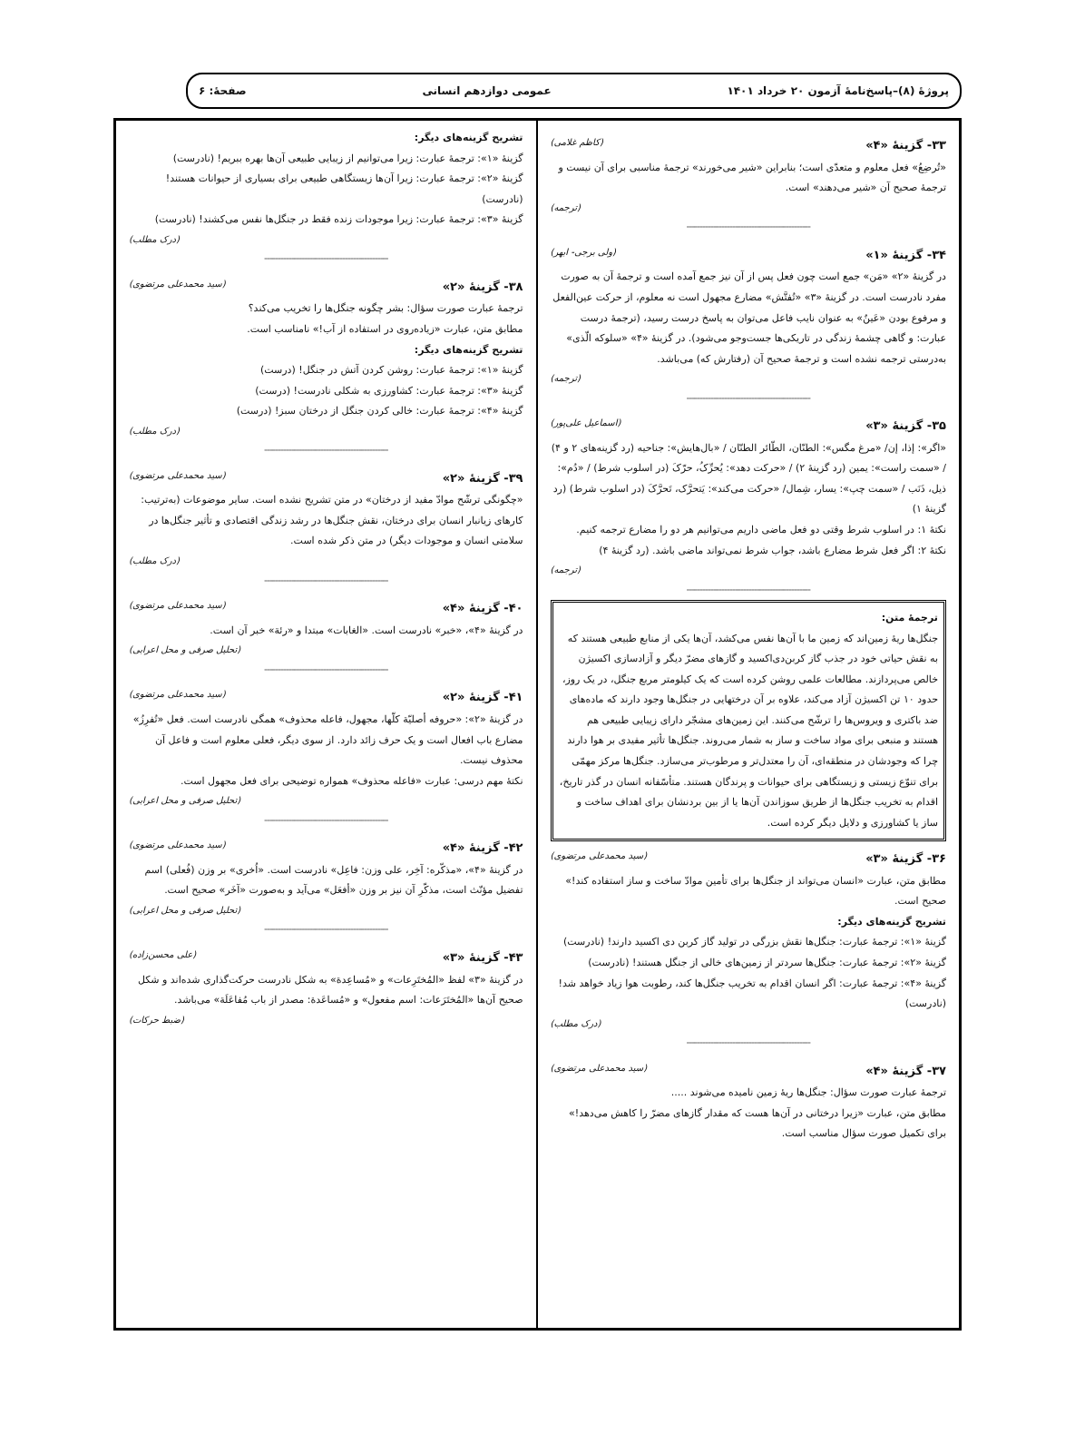پروژهٔ (۸)–پاسخ‌نامهٔ آزمون ۲۰ خرداد ۱۴۰۱ عمومی دوازدهم انسانی صفحهٔ: ۶
۳۳- گزینهٔ «۴» (کاظم غلامی)
«تُرضِعُ» فعل معلوم و متعدّی است؛ بنابراین «شیر می‌خورند» ترجمهٔ مناسبی برای آن نیست و ترجمهٔ صحیح آن «شیر می‌دهند» است.
(ترجمه)
----------------------------------------------
۳۴- گزینهٔ «۱» (ولی برجی- ابهر)
در گزینهٔ «۲» «مَن» جمع است چون فعل پس از آن نیز جمع آمده است و ترجمهٔ آن به صورت مفرد نادرست است. در گزینهٔ «۳» «تُفتَّش» مضارع مجهول است نه معلوم، از حرکت عین‌الفعل و مرفوع بودن «عَینٌ» به عنوان نایب فاعل می‌توان به پاسخ درست رسید، (ترجمهٔ درست عبارت: و گاهی چشمهٔ زندگی در تاریکی‌ها جست‌وجو می‌شود). در گزینهٔ «۴» «سلوکه الّذی» به‌درستی ترجمه نشده است و ترجمهٔ صحیح آن (رفتارش که) می‌باشد.
(ترجمه)
----------------------------------------------
۳۵- گزینهٔ «۳» (اسماعیل علی‌پور)
«اگر»: إذا، إن/ «مرغ مگس»: الطنّان، الطّائر الطنّان / «بال‌هایش»: جناحیه (رد گزینه‌های ۲ و ۴) / «سمت راست»: یمین (رد گزینهٔ ۲) / «حرکت دهد»: یُحرِّکُ، حرّکَ (در اسلوب شرط) / «دُم»: ذیل، ذَنَب / «سمت چپ»: یسار، شِمال/ «حرکت می‌کند»: یَتحرَّک، تَحرَّکَ (در اسلوب شرط) (رد گزینهٔ ۱)
نکتهٔ ۱: در اسلوب شرط وقتی دو فعل ماضی داریم می‌توانیم هر دو را مضارع ترجمه کنیم.
نکتهٔ ۲: اگر فعل شرط مضارع باشد، جواب شرط نمی‌تواند ماضی باشد. (رد گزینهٔ ۴)
(ترجمه)
----------------------------------------------
ترجمهٔ متن:
جنگل‌ها ریهٔ زمین‌اند که زمین ما با آن‌ها نفس می‌کشد، آن‌ها یکی از منابع طبیعی هستند که به نقش حیاتی خود در جذب گاز کربن‌دی‌اکسید و گازهای مضرّ دیگر و آزادسازی اکسیژن خالص می‌پردازند. مطالعات علمی روشن کرده است که یک کیلومتر مربع جنگل، در یک روز، حدود ۱۰ تن اکسیژن آزاد می‌کند، علاوه بر آن درختهایی در جنگل‌ها وجود دارند که ماده‌های ضد باکتری و ویروس‌ها را ترشّح می‌کنند. این زمین‌های مشجّر دارای زیبایی طبیعی هم هستند و منبعی برای مواد ساخت و ساز به شمار می‌روند. جنگل‌ها تأثیر مفیدی بر هوا دارند چرا که وجودشان در منطقه‌ای، آن را معتدل‌تر و مرطوب‌تر می‌سازد. جنگل‌ها مرکز مهمّی برای تنوّع زیستی و زیستگاهی برای حیوانات و پرندگان هستند. متأسّفانه انسان در گذر تاریخ، اقدام به تخریب جنگل‌ها از طریق سوزاندن آن‌ها یا از بین بردنشان برای اهداف ساخت و ساز یا کشاورزی و دلایل دیگر کرده است.
۳۶- گزینهٔ «۳» (سید محمدعلی مرتضوی)
مطابق متن، عبارت «انسان می‌تواند از جنگل‌ها برای تأمین موادّ ساخت و ساز استفاده کند!» صحیح است.
تشریح گزینه‌های دیگر:
گزینهٔ «۱»: ترجمهٔ عبارت: جنگل‌ها نقش بزرگی در تولید گاز کربن دی اکسید دارند! (نادرست)
گزینهٔ «۲»: ترجمهٔ عبارت: جنگل‌ها سردتر از زمین‌های خالی از جنگل هستند! (نادرست)
گزینهٔ «۴»: ترجمهٔ عبارت: اگر انسان اقدام به تخریب جنگل‌ها کند، رطوبت هوا زیاد خواهد شد! (نادرست)
(درک مطلب)
----------------------------------------------
۳۷- گزینهٔ «۴» (سید محمدعلی مرتضوی)
ترجمهٔ عبارت صورت سؤال: جنگل‌ها ریهٔ زمین نامیده می‌شوند .....
مطابق متن، عبارت «زیرا درختانی در آن‌ها هست که مقدار گازهای مضرّ را کاهش می‌دهد!» برای تکمیل صورت سؤال مناسب است.
تشریح گزینه‌های دیگر:
گزینهٔ «۱»: ترجمهٔ عبارت: زیرا می‌توانیم از زیبایی طبیعی آن‌ها بهره ببریم! (نادرست)
گزینهٔ «۲»: ترجمهٔ عبارت: زیرا آن‌ها زیستگاهی طبیعی برای بسیاری از حیوانات هستند! (نادرست)
گزینهٔ «۳»: ترجمهٔ عبارت: زیرا موجودات زنده فقط در جنگل‌ها نفس می‌کشند! (نادرست)
(درک مطلب)
----------------------------------------------
۳۸- گزینهٔ «۲» (سید محمدعلی مرتضوی)
ترجمهٔ عبارت صورت سؤال: بشر چگونه جنگل‌ها را تخریب می‌کند؟
مطابق متن، عبارت «زیاده‌روی در استفاده از آب!» نامناسب است.
تشریح گزینه‌های دیگر:
گزینهٔ «۱»: ترجمهٔ عبارت: روشن کردن آتش در جنگل! (درست)
گزینهٔ «۳»: ترجمهٔ عبارت: کشاورزی به شکلی نادرست! (درست)
گزینهٔ «۴»: ترجمهٔ عبارت: خالی کردن جنگل از درختان سبز! (درست)
(درک مطلب)
----------------------------------------------
۳۹- گزینهٔ «۲» (سید محمدعلی مرتضوی)
«چگونگی ترشّح موادّ مفید از درختان» در متن تشریح نشده است. سایر موضوعات (به‌ترتیب: کارهای زیانبار انسان برای درختان، نقش جنگل‌ها در رشد زندگی اقتصادی و تأثیر جنگل‌ها در سلامتی انسان و موجودات دیگر) در متن ذکر شده است.
(درک مطلب)
----------------------------------------------
۴۰- گزینهٔ «۴» (سید محمدعلی مرتضوی)
در گزینهٔ «۴»، «خبر» نادرست است. «الغابات» مبتدا و «رئة» خبر آن است.
(تحلیل صرفی و محل اعرابی)
----------------------------------------------
۴۱- گزینهٔ «۲» (سید محمدعلی مرتضوی)
در گزینهٔ «۲»: «حروفه أصلیّة کلّها، مجهول، فاعله محذوف» همگی نادرست است. فعل «تُفرِزُ» مضارع باب افعال است و یک حرف زائد دارد. از سوی دیگر، فعلی معلوم است و فاعل آن محذوف نیست.
نکتهٔ مهم درسی: عبارت «فاعله محذوف» همواره توضیحی برای فعل مجهول است.
(تحلیل صرفی و محل اعرابی)
----------------------------------------------
۴۲- گزینهٔ «۴» (سید محمدعلی مرتضوی)
در گزینهٔ «۴»، «مذکّره: آخِر، علی وزن: فاعِل» نادرست است. «اُخری» بر وزن (فُعلی) اسم تفضیل مؤنّث است، مذکّرِ آن نیز بر وزن «أفعَل» می‌آید و به‌صورت «آخَر» صحیح است.
(تحلیل صرفی و محل اعرابی)
----------------------------------------------
۴۳- گزینهٔ «۳» (علی محسن‌زاده)
در گزینهٔ «۳» لفظ «المُختَرِعات» و «مُساعِدة» به شکل نادرست حرکت‌گذاری شده‌اند و شکل صحیح آن‌ها «المُختَرَعات: اسم مفعول» و «مُساعَدة: مصدر از باب مُفاعَلَة» می‌باشد.
(ضبط حرکات)